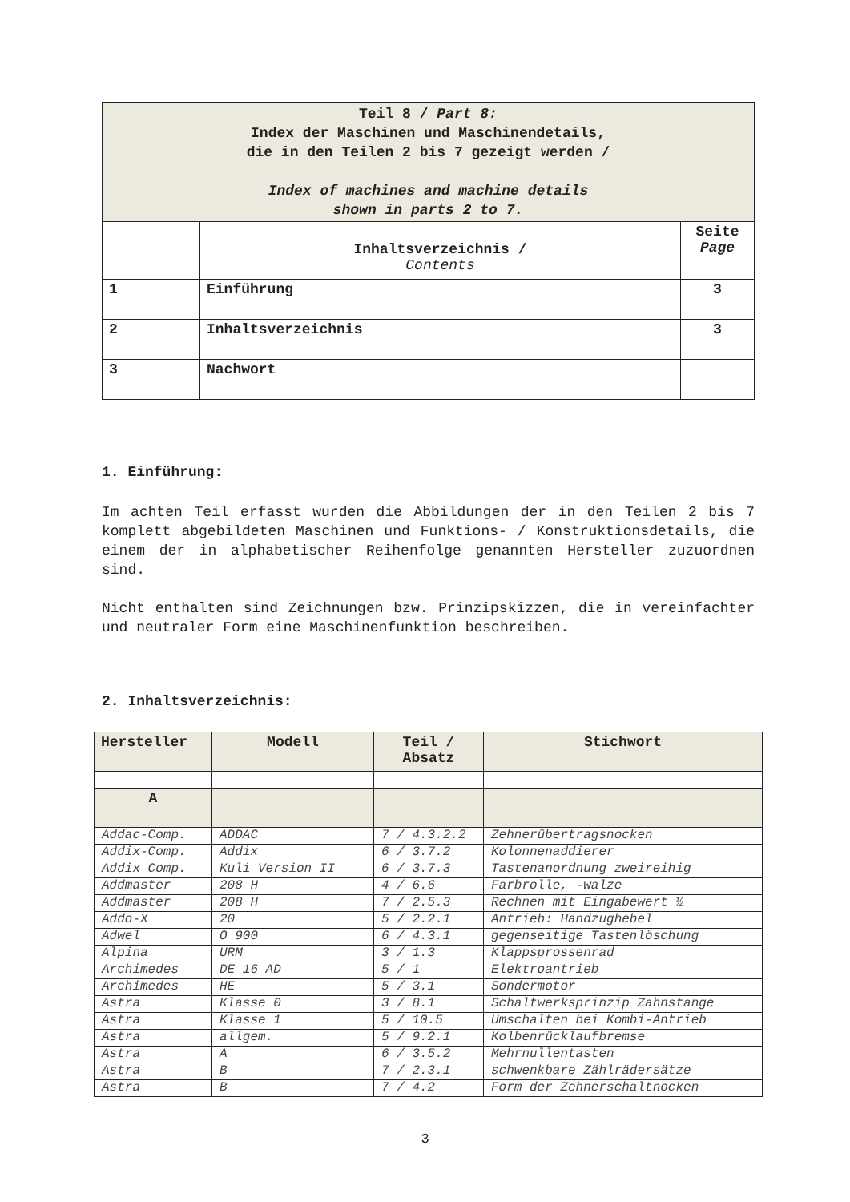| Teil 8 / Part 8: Index der Maschinen und Maschinendetails, die in den Teilen 2 bis 7 gezeigt werden / Index of machines and machine details shown in parts 2 to 7. | | |
| | Inhaltsverzeichnis / Contents | Seite Page |
| 1 | Einführung | 3 |
| 2 | Inhaltsverzeichnis | 3 |
| 3 | Nachwort | |
1. Einführung:
Im achten Teil erfasst wurden die Abbildungen der in den Teilen 2 bis 7 komplett abgebildeten Maschinen und Funktions- / Konstruktionsdetails, die einem der in alphabetischer Reihenfolge genannten Hersteller zuzuordnen sind.
Nicht enthalten sind Zeichnungen bzw. Prinzipskizzen, die in vereinfachter und neutraler Form eine Maschinenfunktion beschreiben.
2. Inhaltsverzeichnis:
| Hersteller | Modell | Teil / Absatz | Stichwort |
| --- | --- | --- | --- |
| A | | | |
| Addac-Comp. | ADDAC | 7 / 4.3.2.2 | Zehnerübertragsnocken |
| Addix-Comp. | Addix | 6 / 3.7.2 | Kolonnenaddierer |
| Addix Comp. | Kuli Version II | 6 / 3.7.3 | Tastenanordnung zweireihig |
| Addmaster | 208 H | 4 / 6.6 | Farbrolle, -walze |
| Addmaster | 208 H | 7 / 2.5.3 | Rechnen mit Eingabewert ½ |
| Addo-X | 20 | 5 / 2.2.1 | Antrieb: Handzughebel |
| Adwel | O 900 | 6 / 4.3.1 | gegenseitige Tastenlöschung |
| Alpina | URM | 3 / 1.3 | Klappsprossenrad |
| Archimedes | DE 16 AD | 5 / 1 | Elektroantrieb |
| Archimedes | HE | 5 / 3.1 | Sondermotor |
| Astra | Klasse 0 | 3 / 8.1 | Schaltwerksprinzip Zahnstange |
| Astra | Klasse 1 | 5 / 10.5 | Umschalten bei Kombi-Antrieb |
| Astra | allgem. | 5 / 9.2.1 | Kolbenrücklaufbremse |
| Astra | A | 6 / 3.5.2 | Mehrnullentasten |
| Astra | B | 7 / 2.3.1 | schwenkbare Zählrädersätze |
| Astra | B | 7 / 4.2 | Form der Zehnerschaltnocken |
3